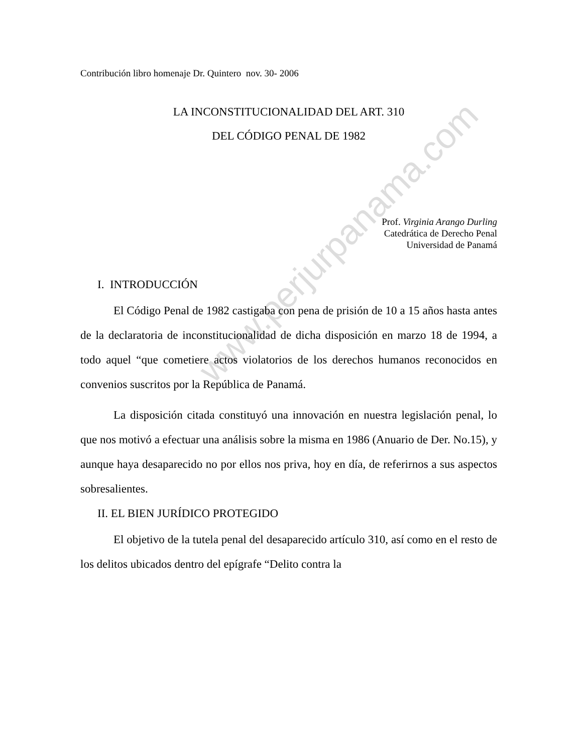www.perjurpanama.com
Contribución libro homenaje Dr. Quintero nov. 30- 2006
LA INCONSTITUCIONALIDAD DEL ART. 310
DEL CÓDIGO PENAL DE 1982
Prof. Virginia Arango Durling
Catedrática de Derecho Penal
Universidad de Panamá
I. INTRODUCCIÓN
El Código Penal de 1982 castigaba con pena de prisión de 10 a 15 años hasta antes de la declaratoria de inconstitucionalidad de dicha disposición en marzo 18 de 1994, a todo aquel “que cometiere actos violatorios de los derechos humanos reconocidos en convenios suscritos por la República de Panamá.
La disposición citada constituyó una innovación en nuestra legislación penal, lo que nos motivó a efectuar una análisis sobre la misma en 1986 (Anuario de Der. No.15), y aunque haya desaparecido no por ellos nos priva, hoy en día, de referirnos a sus aspectos sobresalientes.
II. EL BIEN JURÍDICO PROTEGIDO
El objetivo de la tutela penal del desaparecido artículo 310, así como en el resto de los delitos ubicados dentro del epígrafe “Delito contra la